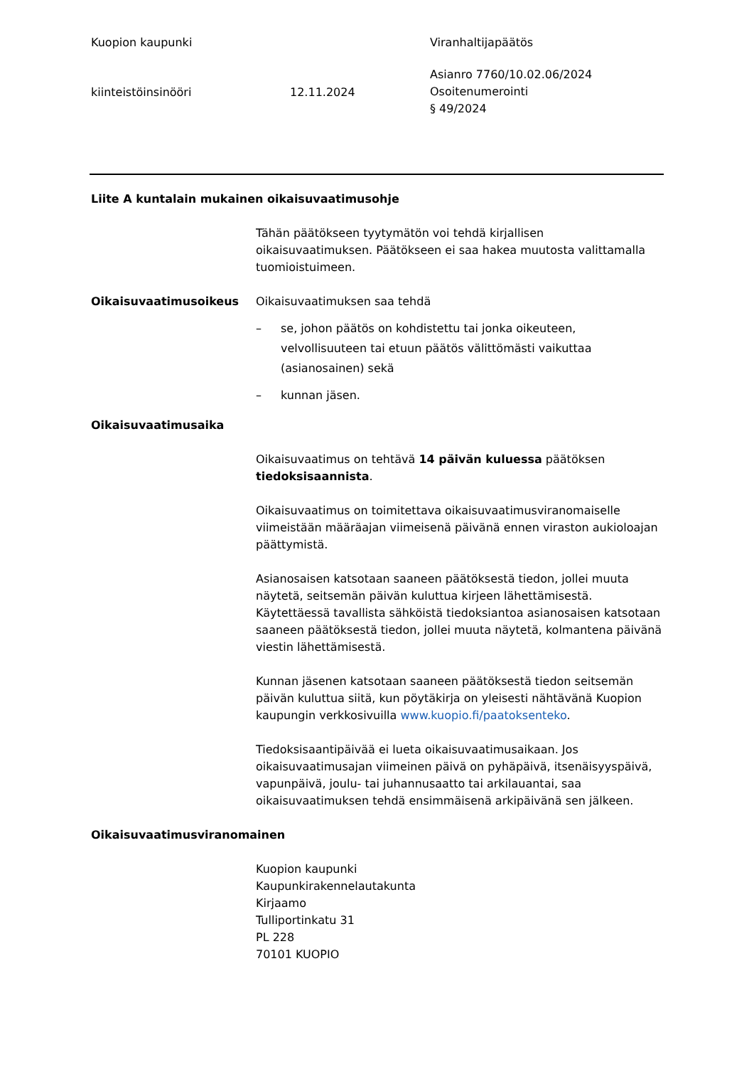Kuopion kaupunki Viranhaltijapäätös
kiinteistöinsinööri 12.11.2024
Asianro 7760/10.02.06/2024
Osoitenumerointi
§ 49/2024
Liite A kuntalain mukainen oikaisuvaatimusohje
Tähän päätökseen tyytymätön voi tehdä kirjallisen oikaisuvaatimuksen. Päätökseen ei saa hakea muutosta valittamalla tuomioistuimeen.
Oikaisuvaatimusoikeus Oikaisuvaatimuksen saa tehdä
– se, johon päätös on kohdistettu tai jonka oikeuteen, velvollisuuteen tai etuun päätös välittömästi vaikuttaa (asianosainen) sekä
– kunnan jäsen.
Oikaisuvaatimusaika
Oikaisuvaatimus on tehtävä 14 päivän kuluessa päätöksen tiedoksisaannista.
Oikaisuvaatimus on toimitettava oikaisuvaatimusviranomaiselle viimeistään määräajan viimeisenä päivänä ennen viraston aukioloajan päättymistä.
Asianosaisen katsotaan saaneen päätöksestä tiedon, jollei muuta näytetä, seitsemän päivän kuluttua kirjeen lähettämisestä. Käytettäessä tavallista sähköistä tiedoksiantoa asianosaisen katsotaan saaneen päätöksestä tiedon, jollei muuta näytetä, kolmantena päivänä viestin lähettämisestä.
Kunnan jäsenen katsotaan saaneen päätöksestä tiedon seitsemän päivän kuluttua siitä, kun pöytäkirja on yleisesti nähtävänä Kuopion kaupungin verkkosivuilla www.kuopio.fi/paatoksenteko.
Tiedoksisaantipäivää ei lueta oikaisuvaatimusaikaan. Jos oikaisuvaatimusajan viimeinen päivä on pyhäpäivä, itsenäisyyspäivä, vapunpäivä, joulu- tai juhannusaatto tai arkilauantai, saa oikaisuvaatimuksen tehdä ensimmäisenä arkipäivänä sen jälkeen.
Oikaisuvaatimusviranomainen
Kuopion kaupunki
Kaupunkirakennelautakunta
Kirjaamo
Tulliportinkatu 31
PL 228
70101 KUOPIO